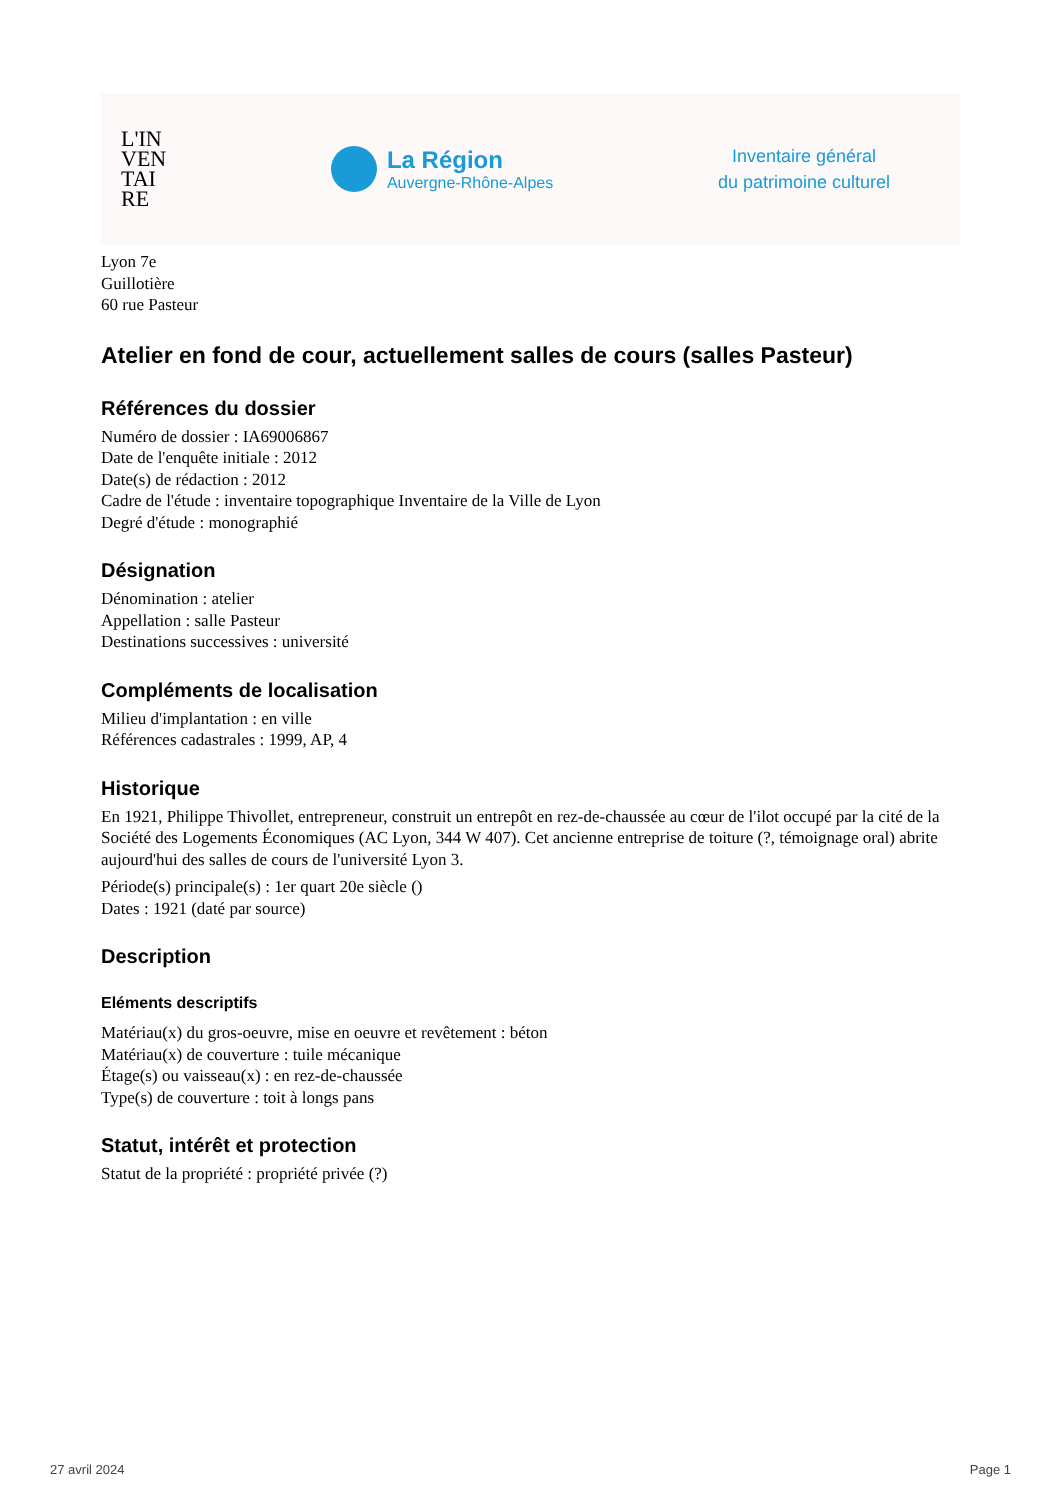L'IN
VEN
TAI
RE
La Région
Auvergne-Rhône-Alpes
Inventaire général
du patrimoine culturel
Lyon 7e
Guillotière
60 rue Pasteur
Atelier en fond de cour, actuellement salles de cours (salles Pasteur)
Références du dossier
Numéro de dossier : IA69006867
Date de l'enquête initiale : 2012
Date(s) de rédaction : 2012
Cadre de l'étude : inventaire topographique Inventaire de la Ville de Lyon
Degré d'étude : monographié
Désignation
Dénomination : atelier
Appellation : salle Pasteur
Destinations successives : université
Compléments de localisation
Milieu d'implantation : en ville
Références cadastrales : 1999, AP, 4
Historique
En 1921, Philippe Thivollet, entrepreneur, construit un entrepôt en rez-de-chaussée au cœur de l'ilot occupé par la cité de la Société des Logements Économiques (AC Lyon, 344 W 407). Cet ancienne entreprise de toiture (?, témoignage oral) abrite aujourd'hui des salles de cours de l'université Lyon 3.
Période(s) principale(s) : 1er quart 20e siècle ()
Dates : 1921 (daté par source)
Description
Eléments descriptifs
Matériau(x) du gros-oeuvre, mise en oeuvre et revêtement : béton
Matériau(x) de couverture : tuile mécanique
Étage(s) ou vaisseau(x) : en rez-de-chaussée
Type(s) de couverture : toit à longs pans
Statut, intérêt et protection
Statut de la propriété : propriété privée (?)
27 avril 2024 Page 1